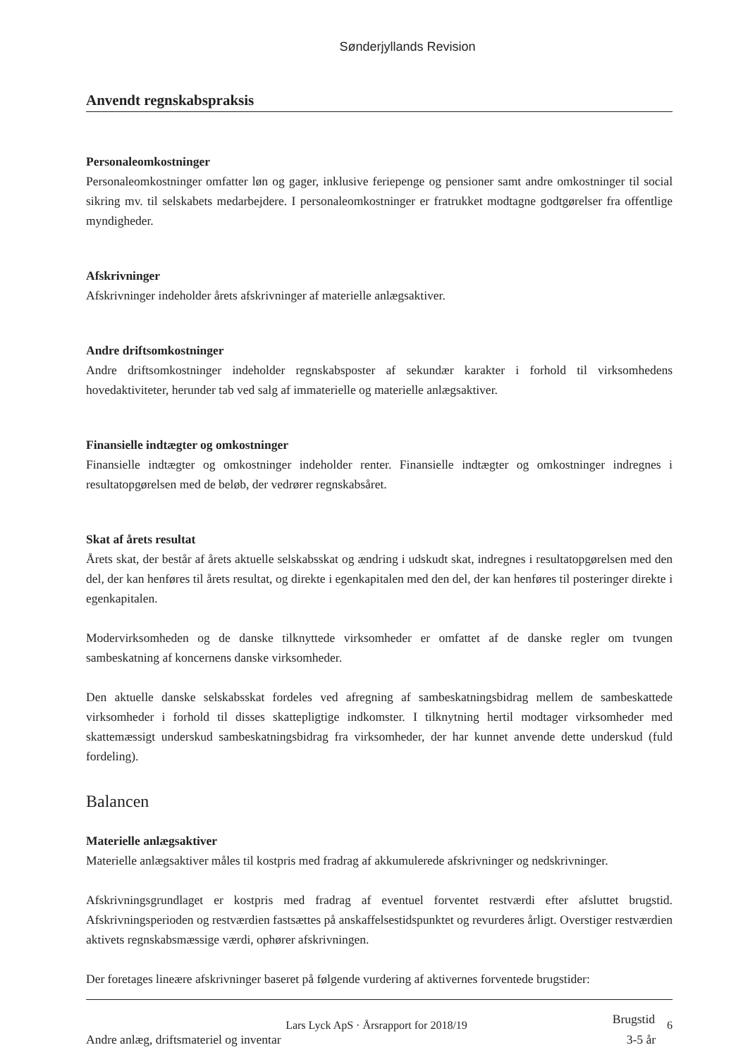Sønderjyllands Revision
Anvendt regnskabspraksis
Personaleomkostninger
Personaleomkostninger omfatter løn og gager, inklusive feriepenge og pensioner samt andre omkostninger til social sikring mv. til selskabets medarbejdere. I personaleomkostninger er fratrukket modtagne godtgørelser fra offentlige myndigheder.
Afskrivninger
Afskrivninger indeholder årets afskrivninger af materielle anlægsaktiver.
Andre driftsomkostninger
Andre driftsomkostninger indeholder regnskabsposter af sekundær karakter i forhold til virksomhedens hovedaktiviteter, herunder tab ved salg af immaterielle og materielle anlægsaktiver.
Finansielle indtægter og omkostninger
Finansielle indtægter og omkostninger indeholder renter. Finansielle indtægter og omkostninger indregnes i resultatopgørelsen med de beløb, der vedrører regnskabsåret.
Skat af årets resultat
Årets skat, der består af årets aktuelle selskabsskat og ændring i udskudt skat, indregnes i resultatopgørelsen med den del, der kan henføres til årets resultat, og direkte i egenkapitalen med den del, der kan henføres til posteringer direkte i egenkapitalen.
Modervirksomheden og de danske tilknyttede virksomheder er omfattet af de danske regler om tvungen sambeskatning af koncernens danske virksomheder.
Den aktuelle danske selskabsskat fordeles ved afregning af sambeskatningsbidrag mellem de sambeskattede virksomheder i forhold til disses skattepligtige indkomster. I tilknytning hertil modtager virksomheder med skattemæssigt underskud sambeskatningsbidrag fra virksomheder, der har kunnet anvende dette underskud (fuld fordeling).
Balancen
Materielle anlægsaktiver
Materielle anlægsaktiver måles til kostpris med fradrag af akkumulerede afskrivninger og nedskrivninger.
Afskrivningsgrundlaget er kostpris med fradrag af eventuel forventet restværdi efter afsluttet brugstid. Afskrivningsperioden og restværdien fastsættes på anskaffelsestidspunktet og revurderes årligt. Overstiger restværdien aktivets regnskabsmæssige værdi, ophører afskrivningen.
Der foretages lineære afskrivninger baseret på følgende vurdering af aktivernes forventede brugstider:
| | Brugstid |
| --- | --- |
| Andre anlæg, driftsmateriel og inventar | 3-5 år |
Lars Lyck ApS · Årsrapport for 2018/19 6